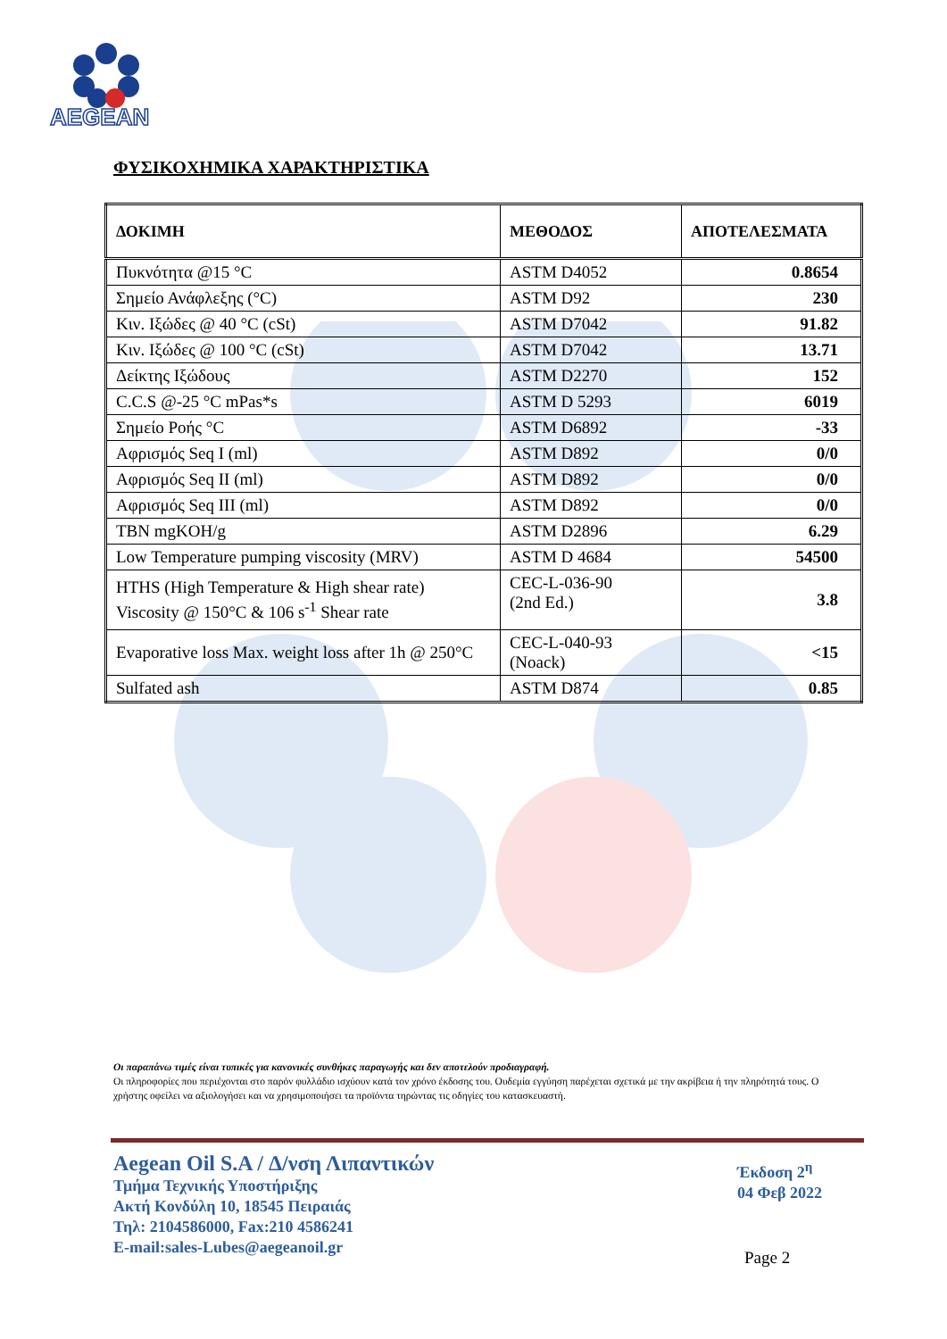AEGEAN
ΦΥΣΙΚΟΧΗΜΙΚΑ ΧΑΡΑΚΤΗΡΙΣΤΙΚΑ
| ΔΟΚΙΜΗ | ΜΕΘΟΔΟΣ | ΑΠΟΤΕΛΕΣΜΑΤΑ |
| --- | --- | --- |
| Πυκνότητα @15 °C | ASTM D4052 | 0.8654 |
| Σημείο Ανάφλεξης (°C) | ASTM D92 | 230 |
| Κιν. Ιξώδες @ 40 °C (cSt) | ASTM D7042 | 91.82 |
| Κιν. Ιξώδες @ 100 °C (cSt) | ASTM D7042 | 13.71 |
| Δείκτης Ιξώδους | ASTM D2270 | 152 |
| C.C.S @-25 °C mPas*s | ASTM D 5293 | 6019 |
| Σημείο Ροής °C | ASTM D6892 | -33 |
| Αφρισμός Seq I (ml) | ASTM D892 | 0/0 |
| Αφρισμός Seq II (ml) | ASTM D892 | 0/0 |
| Αφρισμός Seq III (ml) | ASTM D892 | 0/0 |
| TBN mgKOH/g | ASTM D2896 | 6.29 |
| Low Temperature pumping viscosity (MRV) | ASTM D 4684 | 54500 |
| HTHS (High Temperature & High shear rate) Viscosity @ 150°C & 106 s<sup>-1</sup> Shear rate | CEC-L-036-90 (2nd Ed.) | 3.8 |
| Evaporative loss Max. weight loss after 1h @ 250°C | CEC-L-040-93 (Noack) | <15 |
| Sulfated ash | ASTM D874 | 0.85 |
Οι παραπάνω τιμές είναι τυπικές για κανονικές συνθήκες παραγωγής και δεν αποτελούν προδιαγραφή.
Οι πληροφορίες που περιέχονται στο παρόν φυλλάδιο ισχύουν κατά τον χρόνο έκδοσης του. Ουδεμία εγγύηση παρέχεται σχετικά με την ακρίβεια ή την πληρότητά τους. Ο χρήστης οφείλει να αξιολογήσει και να χρησιμοποιήσει τα προϊόντα τηρώντας τις οδηγίες του κατασκευαστή.
Aegean Oil S.A / Δ/νση Λιπαντικών
Τμήμα Τεχνικής Υποστήριξης
Ακτή Κονδύλη 10, 18545 Πειραιάς
Τηλ: 2104586000, Fax:210 4586241
E-mail:sales-Lubes@aegeanoil.gr
Έκδοση 2<sup>η</sup>
04 Φεβ 2022
Page 2